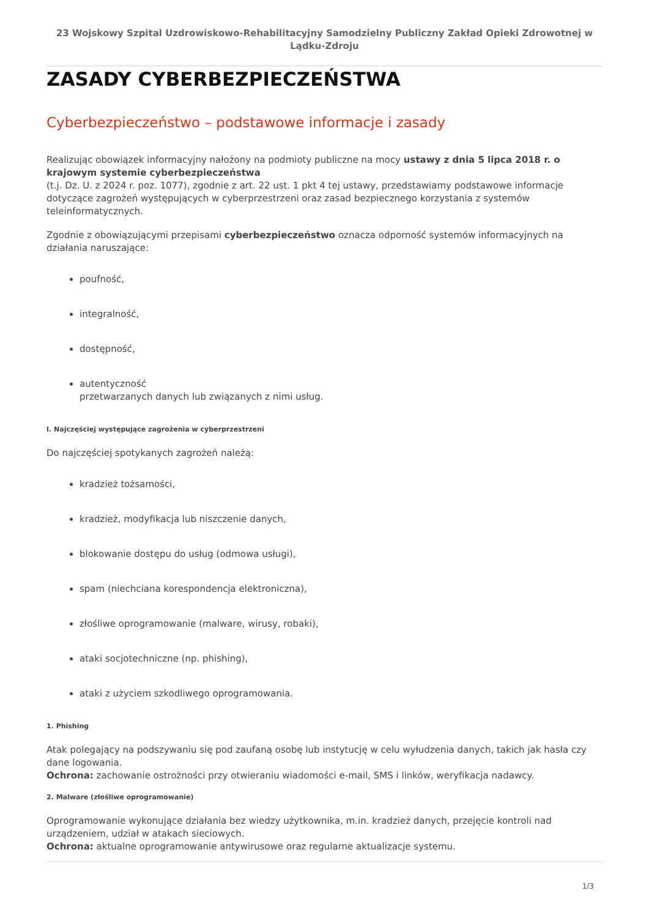23 Wojskowy Szpital Uzdrowiskowo-Rehabilitacyjny Samodzielny Publiczny Zakład Opieki Zdrowotnej w Lądku-Zdroju
ZASADY CYBERBEZPIECZEŃSTWA
Cyberbezpieczeństwo – podstawowe informacje i zasady
Realizując obowiązek informacyjny nałożony na podmioty publiczne na mocy ustawy z dnia 5 lipca 2018 r. o krajowym systemie cyberbezpieczeństwa
(t.j. Dz. U. z 2024 r. poz. 1077), zgodnie z art. 22 ust. 1 pkt 4 tej ustawy, przedstawiamy podstawowe informacje dotyczące zagrożeń występujących w cyberprzestrzeni oraz zasad bezpiecznego korzystania z systemów teleinformatycznych.
Zgodnie z obowiązującymi przepisami cyberbezpieczeństwo oznacza odporność systemów informacyjnych na działania naruszające:
poufność,
integralność,
dostępność,
autentyczność
przetwarzanych danych lub związanych z nimi usług.
I. Najczęściej występujące zagrożenia w cyberprzestrzeni
Do najczęściej spotykanych zagrożeń należą:
kradzież tożsamości,
kradzież, modyfikacja lub niszczenie danych,
blokowanie dostępu do usług (odmowa usługi),
spam (niechciana korespondencja elektroniczna),
złośliwe oprogramowanie (malware, wirusy, robaki),
ataki socjotechniczne (np. phishing),
ataki z użyciem szkodliwego oprogramowania.
1. Phishing
Atak polegający na podszywaniu się pod zaufaną osobę lub instytucję w celu wyłudzenia danych, takich jak hasła czy dane logowania.
Ochrona: zachowanie ostrożności przy otwieraniu wiadomości e-mail, SMS i linków, weryfikacja nadawcy.
2. Malware (złośliwe oprogramowanie)
Oprogramowanie wykonujące działania bez wiedzy użytkownika, m.in. kradzież danych, przejęcie kontroli nad urządzeniem, udział w atakach sieciowych.
Ochrona: aktualne oprogramowanie antywirusowe oraz regularne aktualizacje systemu.
1/3